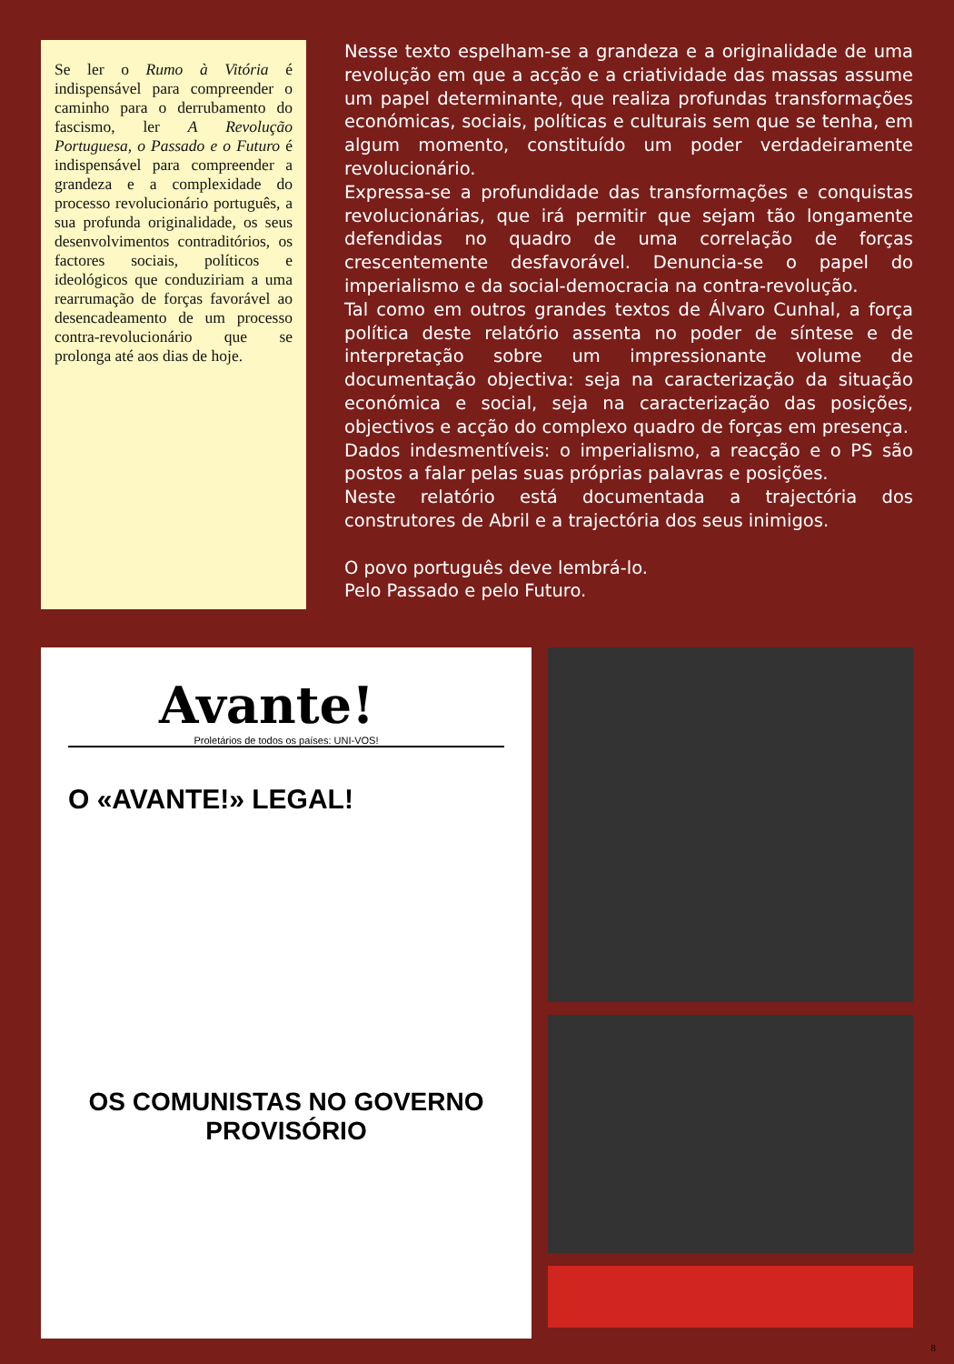Se ler o Rumo à Vitória é indispensável para compreender o caminho para o derrubamento do fascismo, ler A Revolução Portuguesa, o Passado e o Futuro é indispensável para compreender a grandeza e a complexidade do processo revolucionário português, a sua profunda originalidade, os seus desenvolvimentos contraditórios, os factores sociais, políticos e ideológicos que conduziriam a uma rearrumação de forças favorável ao desencadeamento de um processo contra-revolucionário que se prolonga até aos dias de hoje.
Nesse texto espelham-se a grandeza e a originalidade de uma revolução em que a acção e a criatividade das massas assume um papel determinante, que realiza profundas transformações económicas, sociais, políticas e culturais sem que se tenha, em algum momento, constituído um poder verdadeiramente revolucionário.
Expressa-se a profundidade das transformações e conquistas revolucionárias, que irá permitir que sejam tão longamente defendidas no quadro de uma correlação de forças crescentemente desfavorável. Denuncia-se o papel do imperialismo e da social-democracia na contra-revolução.
Tal como em outros grandes textos de Álvaro Cunhal, a força política deste relatório assenta no poder de síntese e de interpretação sobre um impressionante volume de documentação objectiva: seja na caracterização da situação económica e social, seja na caracterização das posições, objectivos e acção do complexo quadro de forças em presença.
Dados indesmentíveis: o imperialismo, a reacção e o PS são postos a falar pelas suas próprias palavras e posições.
Neste relatório está documentada a trajectória dos construtores de Abril e a trajectória dos seus inimigos.
O povo português deve lembrá-lo.
Pelo Passado e pelo Futuro.
Avante!
Proletários de todos os países: UNI-VOS!
O «AVANTE!» LEGAL!
OS COMUNISTAS NO GOVERNO PROVISÓRIO
8